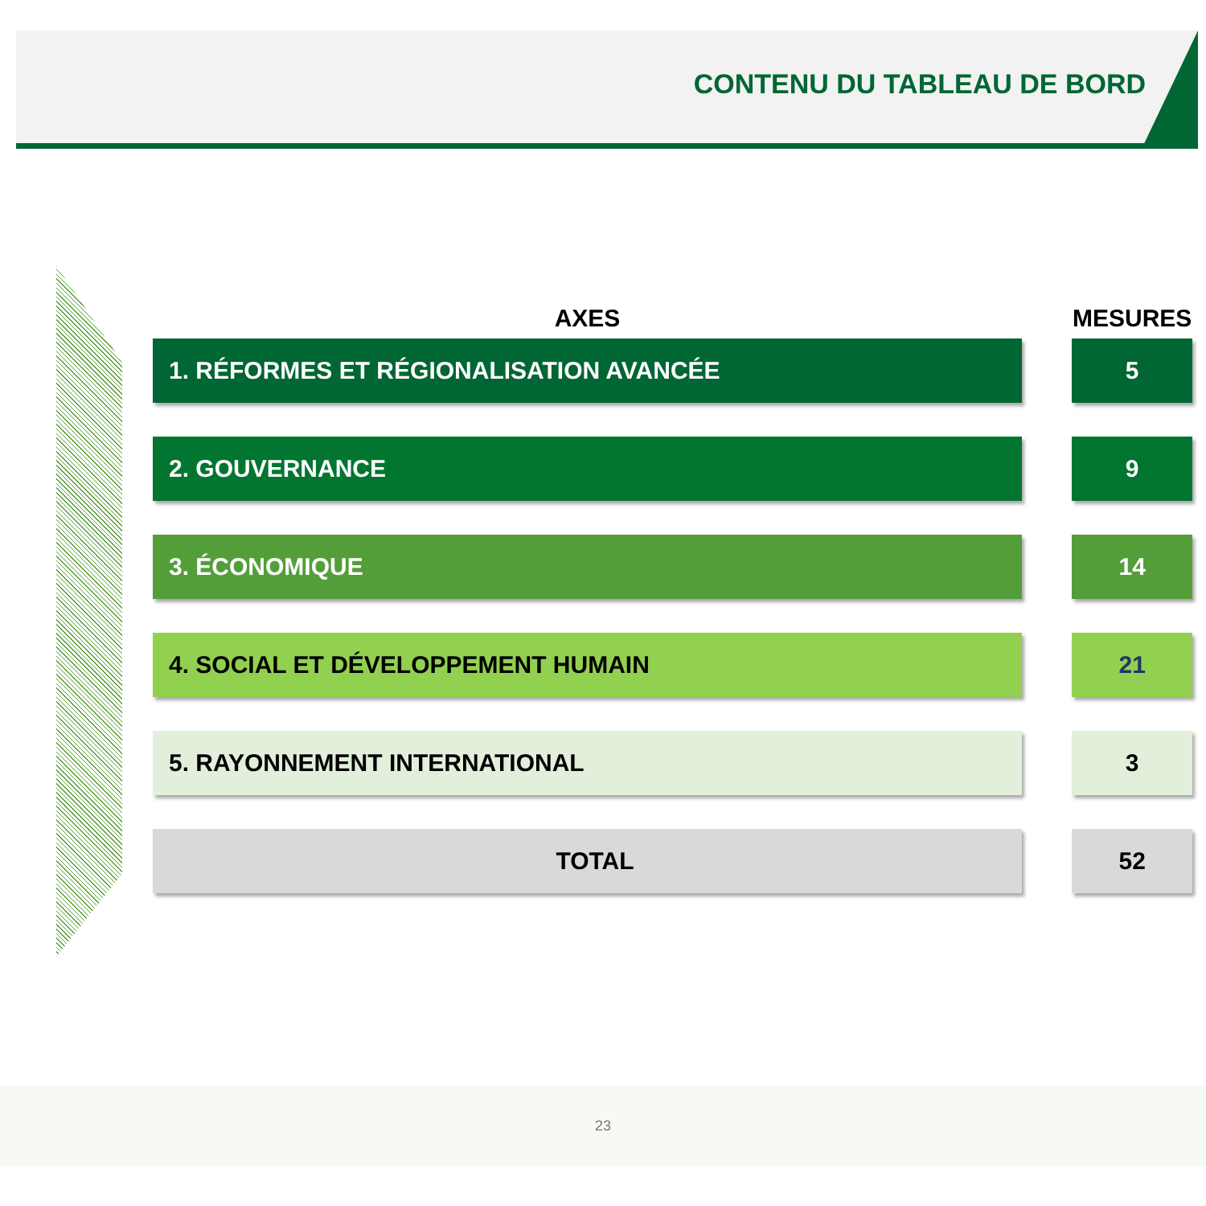CONTENU DU TABLEAU DE BORD
| AXES | | MESURES |
| --- | --- | --- |
| 1. RÉFORMES ET RÉGIONALISATION AVANCÉE | | 5 |
| 2. GOUVERNANCE | | 9 |
| 3. ÉCONOMIQUE | | 14 |
| 4. SOCIAL ET DÉVELOPPEMENT HUMAIN | | 21 |
| 5. RAYONNEMENT INTERNATIONAL | | 3 |
| TOTAL | | 52 |
23